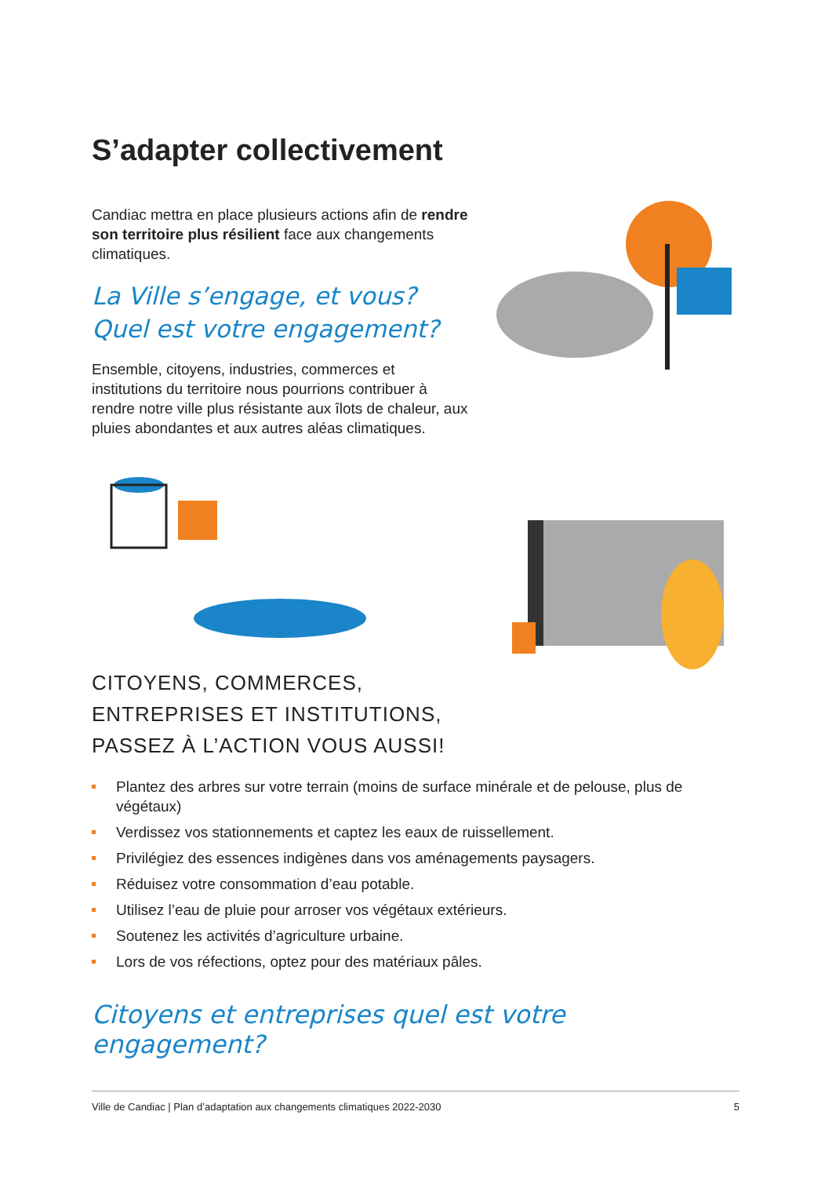S’adapter collectivement
Candiac mettra en place plusieurs actions afin de rendre son territoire plus résilient face aux changements climatiques.
La Ville s’engage, et vous?
Quel est votre engagement?
Ensemble, citoyens, industries, commerces et institutions du territoire nous pourrions contribuer à rendre notre ville plus résistante aux îlots de chaleur, aux pluies abondantes et aux autres aléas climatiques.
CITOYENS, COMMERCES, ENTREPRISES ET INSTITUTIONS, PASSEZ À L’ACTION VOUS AUSSI!
Plantez des arbres sur votre terrain (moins de surface minérale et de pelouse, plus de végétaux)
Verdissez vos stationnements et captez les eaux de ruissellement.
Privilégiez des essences indigènes dans vos aménagements paysagers.
Réduisez votre consommation d’eau potable.
Utilisez l’eau de pluie pour arroser vos végétaux extérieurs.
Soutenez les activités d’agriculture urbaine.
Lors de vos réfections, optez pour des matériaux pâles.
Citoyens et entreprises quel est votre engagement?
Ville de Candiac | Plan d’adaptation aux changements climatiques 2022-2030 5